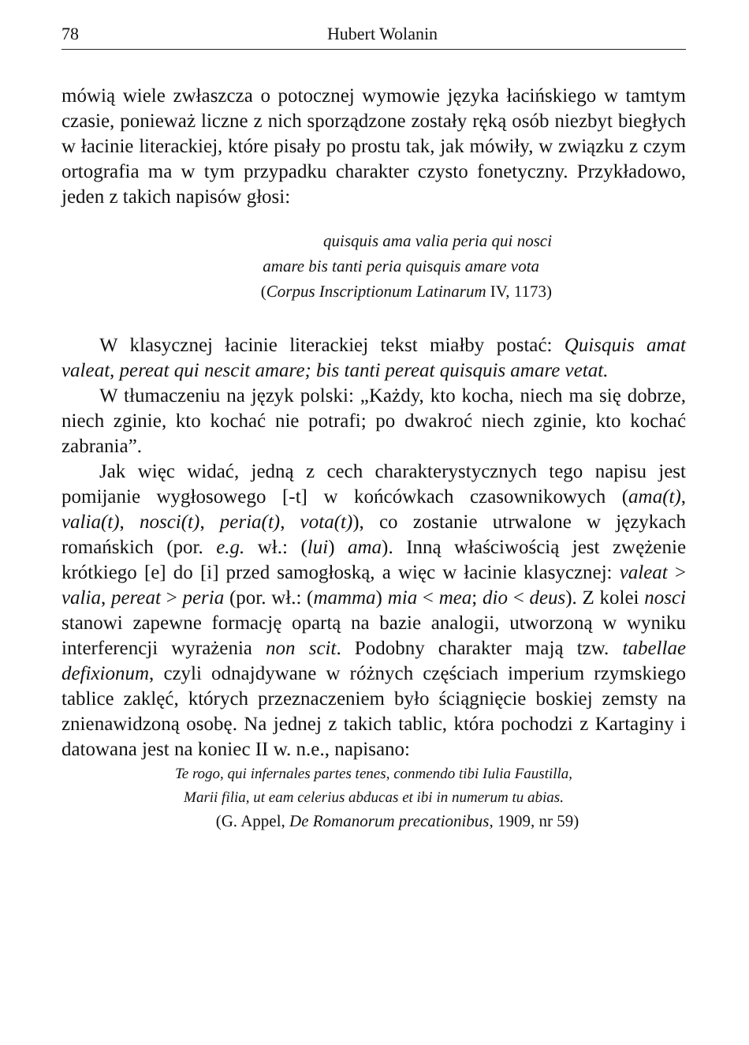78 Hubert Wolanin
mówią wiele zwłaszcza o potocznej wymowie języka łacińskiego w tamtym czasie, ponieważ liczne z nich sporządzone zostały ręką osób niezbyt biegłych w łacinie literackiej, które pisały po prostu tak, jak mówiły, w związku z czym ortografia ma w tym przypadku charakter czysto fonetyczny. Przykładowo, jeden z takich napisów głosi:
quisquis ama valia peria qui nosci
amare bis tanti peria quisquis amare vota
(Corpus Inscriptionum Latinarum IV, 1173)
W klasycznej łacinie literackiej tekst miałby postać: Quisquis amat valeat, pereat qui nescit amare; bis tanti pereat quisquis amare vetat.
W tłumaczeniu na język polski: „Każdy, kto kocha, niech ma się dobrze, niech zginie, kto kochać nie potrafi; po dwakroć niech zginie, kto kochać zabrania”.
Jak więc widać, jedną z cech charakterystycznych tego napisu jest pomijanie wygłosowego [-t] w końcówkach czasownikowych (ama(t), valia(t), nosci(t), peria(t), vota(t)), co zostanie utrwalone w językach romańskich (por. e.g. wł.: (lui) ama). Inną właściwością jest zwężenie krótkiego [e] do [i] przed samogłoską, a więc w łacinie klasycznej: valeat > valia, pereat > peria (por. wł.: (mamma) mia < mea; dio < deus). Z kolei nosci stanowi zapewne formację opartą na bazie analogii, utworzoną w wyniku interferencji wyrażenia non scit. Podobny charakter mają tzw. tabellae defixionum, czyli odnajdywane w różnych częściach imperium rzymskiego tablice zaklęć, których przeznaczeniem było ściągnięcie boskiej zemsty na znienawidzoną osobę. Na jednej z takich tablic, która pochodzi z Kartaginy i datowana jest na koniec II w. n.e., napisano:
Te rogo, qui infernales partes tenes, conmendo tibi Iulia Faustilla,
Marii filia, ut eam celerius abducas et ibi in numerum tu abias.
(G. Appel, De Romanorum precationibus, 1909, nr 59)